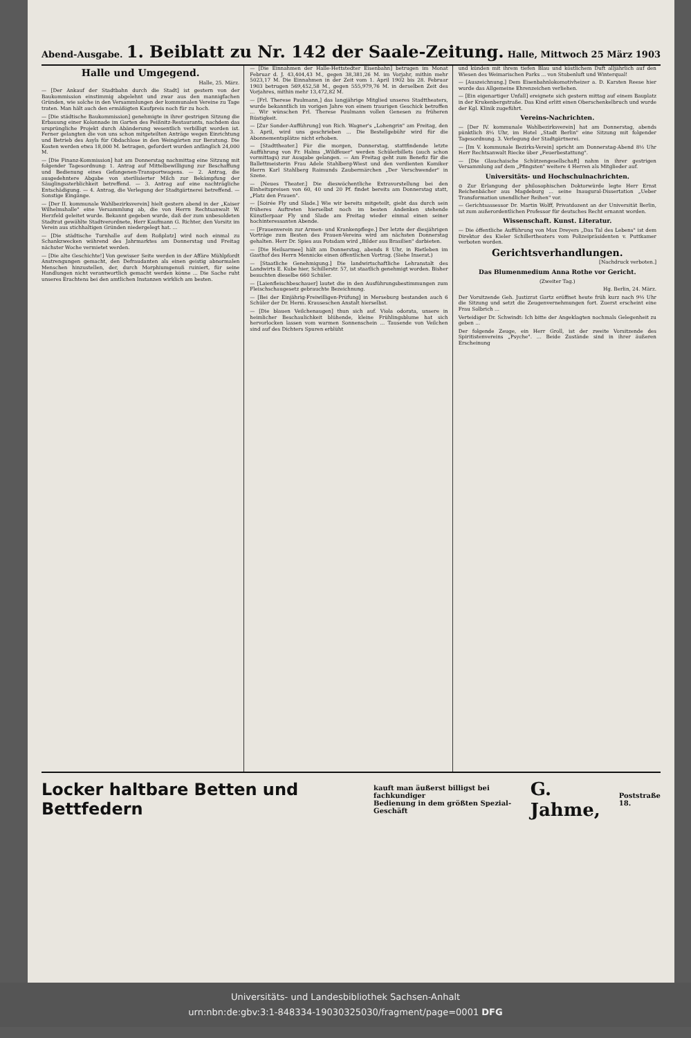Abend-Ausgabe.
1. Beiblatt zu Nr. 142 der Saale-Zeitung.
Halle, Mittwoch 25 März 1903
Halle und Umgegend.
Halle, 25. März.
— [Der Ankauf der Stadtbahn durch die Stadt] ist gestern von der Baukommission einstimmig abgelehnt und zwar aus den mannigfachen Gründen, wie solche in den Versammlungen der kommunalen Vereine zu Tage traten. Man hält auch den ermäßigten Kaufpreis noch für zu hoch.
— [Die städtische Baukommission] genehmigte in ihrer gestrigen Sitzung die Erbauung einer Kolonnade im Garten des Peißnitz-Restaurants, nachdem das ursprüngliche Projekt durch Abänderung wesentlich verbilligt worden ist. Ferner gelangten die von uns schon mitgeteilten Anträge wegen Einrichtung und Betrieb des Asyls für Obdachlose in den Weingärten zur Beratung. Die Kosten werden etwa 18,000 M. betragen, gefordert wurden anfänglich 24,000 M.
— [Die Finanz-Kommission] hat am Donnerstag nachmittag eine Sitzung mit folgender Tagesordnung: 1. Antrag auf Mittelbewilligung zur Beschaffung und Bedienung eines Gefangenen-Transportwagens. — 2. Antrag, die ausgedehntere Abgabe von sterilisierter Milch zur Bekämpfung der Säuglingssterblichkeit betreffend. — 3. Antrag auf eine nachträgliche Entschädigung. — 4. Antrag, die Verlegung der Stadtgärtnerei betreffend. — Sonstige Eingänge.
— [Der II. kommunale Wahlbezirksverein] hielt gestern abend in der „Kaiser Wilhelmshalle" eine Versammlung ab, die von Herrn Rechtsanwalt W. Herzfeld geleitet wurde. Bekannt gegeben wurde, daß der zum unbesoldeten Stadtrat gewählte Stadtverordnete, Herr Kaufmann G. Richter, den Vorsitz im Verein aus stichhaltigen Gründen niedergelegt hat. ...
— [Die städtische Turnhalle auf dem Roßplatz] wird noch einmal zu Schankzwecken während des Jahrmarktes am Donnerstag und Freitag nächster Woche vermietet werden.
— [Die alte Geschichte!] Von gewisser Seite werden in der Affäre Mühlpfordt Anstrengungen gemacht, den Defraudanten als einen geistig abnormalen Menschen hinzustellen, der, durch Morphiumgenuß ruiniert, für seine Handlungen nicht verantwortlich gemacht werden könne ... Die Sache ruht unseres Erachtens bei den amtlichen Instanzen wirklich am besten.
— [Die Einnahmen der Halle-Hettstedter Eisenbahn] betrugen im Monat Februar d. J. 43,404,43 M., gegen 38,381,26 M. im Vorjahr, mithin mehr 5023,17 M. Die Einnahmen in der Zeit vom 1. April 1902 bis 28. Februar 1903 betrugen 569,452,58 M., gegen 555,979,76 M. in derselben Zeit des Vorjahres, mithin mehr 13,472,82 M.
— [Frl. Therese Paulmann,] das langjährige Mitglied unseres Stadttheaters, wurde bekanntlich im vorigen Jahre von einem traurigen Geschick betroffen ... Wir wünschen Frl. Therese Paulmann vollen Genesen zu früheren Rüstigkeit.
— [Zur Sonder-Aufführung] von Rich. Wagner's „Lohengrin" am Freitag, den 3. April, wird uns geschrieben ... Die Bestellgebühr wird für die Abonnementsplätze nicht erhoben.
— [Stadttheater.] Für die morgen, Donnerstag, stattfindende letzte Aufführung von Fr. Halms „Wildfeuer" werden Schülerbillets (auch schon vormittags) zur Ausgabe gelangen. — Am Freitag geht zum Benefiz für die Ballettmeisterin Frau Adele Stahlberg-Wiest und den verdienten Komiker Herrn Karl Stahlberg Raimunds Zaubermärchen „Der Verschwender" in Szene.
— [Neues Theater.] Die dieswöchentliche Extravorstellung bei den Einheitspreisen von 60, 40 und 20 Pf. findet bereits am Donnerstag statt, „Platz den Frauen".
— [Soirée Fly und Slade.] Wie wir bereits mitgeteilt, giebt das durch sein früheres Auftreten hierselbst noch im besten Andenken stehende Künstlerpaar Fly und Slade am Freitag wieder einmal einen seiner hochinteressanten Abende.
— [Frauenverein zur Armen- und Krankenpflege.] Der letzte der diesjährigen Vorträge zum Besten des Frauen-Vereins wird am nächsten Donnerstag gehalten. Herr Dr. Spies aus Potsdam wird „Bilder aus Brasilien" darbieten.
— [Die Heilsarmee] hält am Donnerstag, abends 8 Uhr, in Rietleben im Gasthof des Herrn Mennicke einen öffentlichen Vortrag. (Siehe Inserat.)
— [Staatliche Genehmigung.] Die landwirtschaftliche Lehranstalt des Landwirts E. Kube hier, Schillerstr. 57, ist staatlich genehmigt worden. Bisher besuchten dieselbe 660 Schüler.
— [Laienfleischbeschauer] lautet die in den Ausführungsbestimmungen zum Fleischschaugesetz gebrauchte Bezeichnung.
— [Bei der Einjährig-Freiwilligen-Prüfung] in Merseburg bestanden auch 6 Schüler der Dr. Herm. Krauseschen Anstalt hierselbst.
— [Die blauen Veilchenaugen] thun sich auf. Viola odorata, unsere in heimlicher Beschaulichkeit blühende, kleine Frühlingsblume hat sich hervorlocken lassen vom warmen Sonnenschein ... Tausende von Veilchen sind auf des Dichters Spuren erblüht
und künden mit ihrem tiefen Blau und köstlichem Duft alljährlich auf den Wiesen des Weimarischen Parks ... von Stubenluft und Winterqual!
— [Auszeichnung.] Dem Eisenbahnlokomotivheizer a. D. Karsten Reese hier wurde das Allgemeine Ehrenzeichen verliehen.
— [Ein eigenartiger Unfall] ereignete sich gestern mittag auf einem Bauplatz in der Krukenbergstraße. Das Kind erlitt einen Oberschenkelbruch und wurde der Kgl. Klinik zugeführt.
Vereins-Nachrichten.
— [Der IV. kommunale Wahlbezirksverein] hat am Donnerstag, abends pünktlich 8¼ Uhr, im Hotel „Stadt Berlin" eine Sitzung mit folgender Tagesordnung. 3. Verlegung der Stadtgärtnerei.
— [Im V. kommunale Bezirks-Verein] spricht am Donnerstag-Abend 8½ Uhr Herr Rechtsanwalt Riecke über „Feuerbestattung".
— [Die Glauchaische Schützengesellschaft] nahm in ihrer gestrigen Versammlung auf dem „Pfingsten" weitere 4 Herren als Mitglieder auf.
Universitäts- und Hochschulnachrichten.
⊙ Zur Erlangung der philosophischen Doktorwürde legte Herr Ernst Reichenbächer aus Magdeburg ... seine Inaugural-Dissertation „Ueber Transformation unendlicher Reihen" vor.
— Gerichtsassessor Dr. Martin Wolff, Privatdozent an der Universität Berlin, ist zum außerordentlichen Professor für deutsches Recht ernannt worden.
Wissenschaft. Kunst. Literatur.
— Die öffentliche Aufführung von Max Dreyers „Das Tal des Lebens" ist dem Direktor des Kieler Schillertheaters vom Polizeipräsidenten v. Puttkamer verboten worden.
Gerichtsverhandlungen.
[Nachdruck verboten.]
Das Blumenmedium Anna Rothe vor Gericht.
(Zweiter Tag.)
Hg. Berlin, 24. März.
Der Vorsitzende Geh. Justizrat Gartz eröffnet heute früh kurz nach 9½ Uhr die Sitzung und setzt die Zeugenvernehmungen fort. Zuerst erscheint eine Frau Solbrich ...
Verteidiger Dr. Schwindt: Ich bitte der Angeklagten nochmals Gelegenheit zu geben ...
Der folgende Zeuge, ein Herr Groll, ist der zweite Vorsitzende des Spiritistenvereins „Psyche". ... Beide Zustände sind in ihrer äußeren Erscheinung
Locker haltbare Betten und Bettfedern kauft man äußerst billigst bei fachkundiger
Bedienung in dem größten Spezial-Geschäft G. Jahme, Poststraße
18.
Universitäts- und Landesbibliothek Sachsen-Anhalt
urn:nbn:de:gbv:3:1-848334-19030325030/fragment/page=0001 DFG